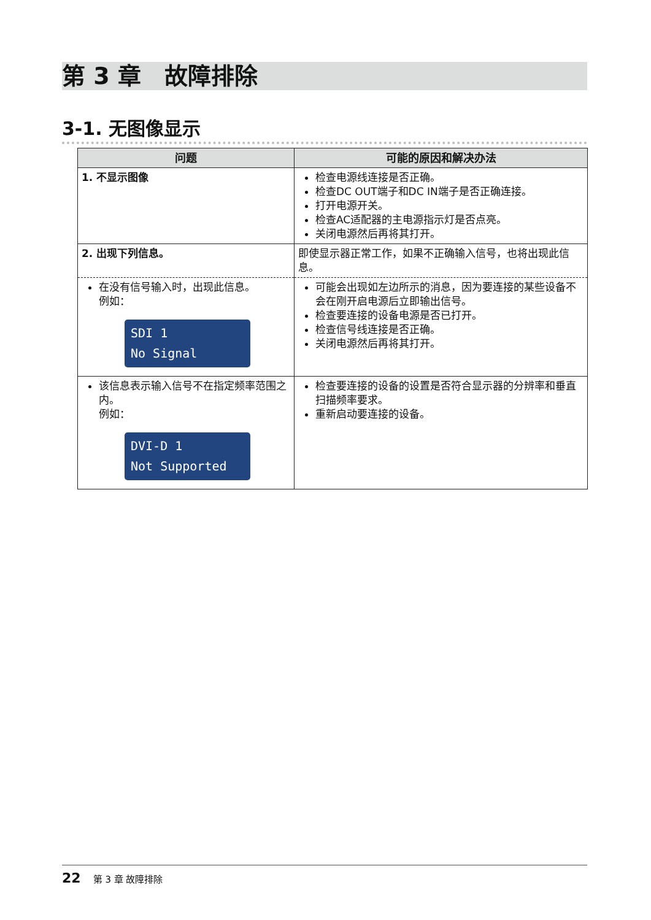第 3 章　故障排除
3-1. 无图像显示
| 问题 | 可能的原因和解决办法 |
| --- | --- |
| 1. 不显示图像 | 检查电源线连接是否正确。 检查DC OUT端子和DC IN端子是否正确连接。 打开电源开关。 检查AC适配器的主电源指示灯是否点亮。 关闭电源然后再将其打开。 |
| 2. 出现下列信息。 | 即使显示器正常工作，如果不正确输入信号，也将出现此信息。 |
| 在没有信号输入时，出现此信息。 例如： SDI 1 No Signal | 可能会出现如左边所示的消息，因为要连接的某些设备不会在刚开启电源后立即输出信号。 检查要连接的设备电源是否已打开。 检查信号线连接是否正确。 关闭电源然后再将其打开。 |
| 该信息表示输入信号不在指定频率范围之内。 例如： DVI-D 1 Not Supported | 检查要连接的设备的设置是否符合显示器的分辨率和垂直扫描频率要求。 重新启动要连接的设备。 |
22 第 3 章 故障排除